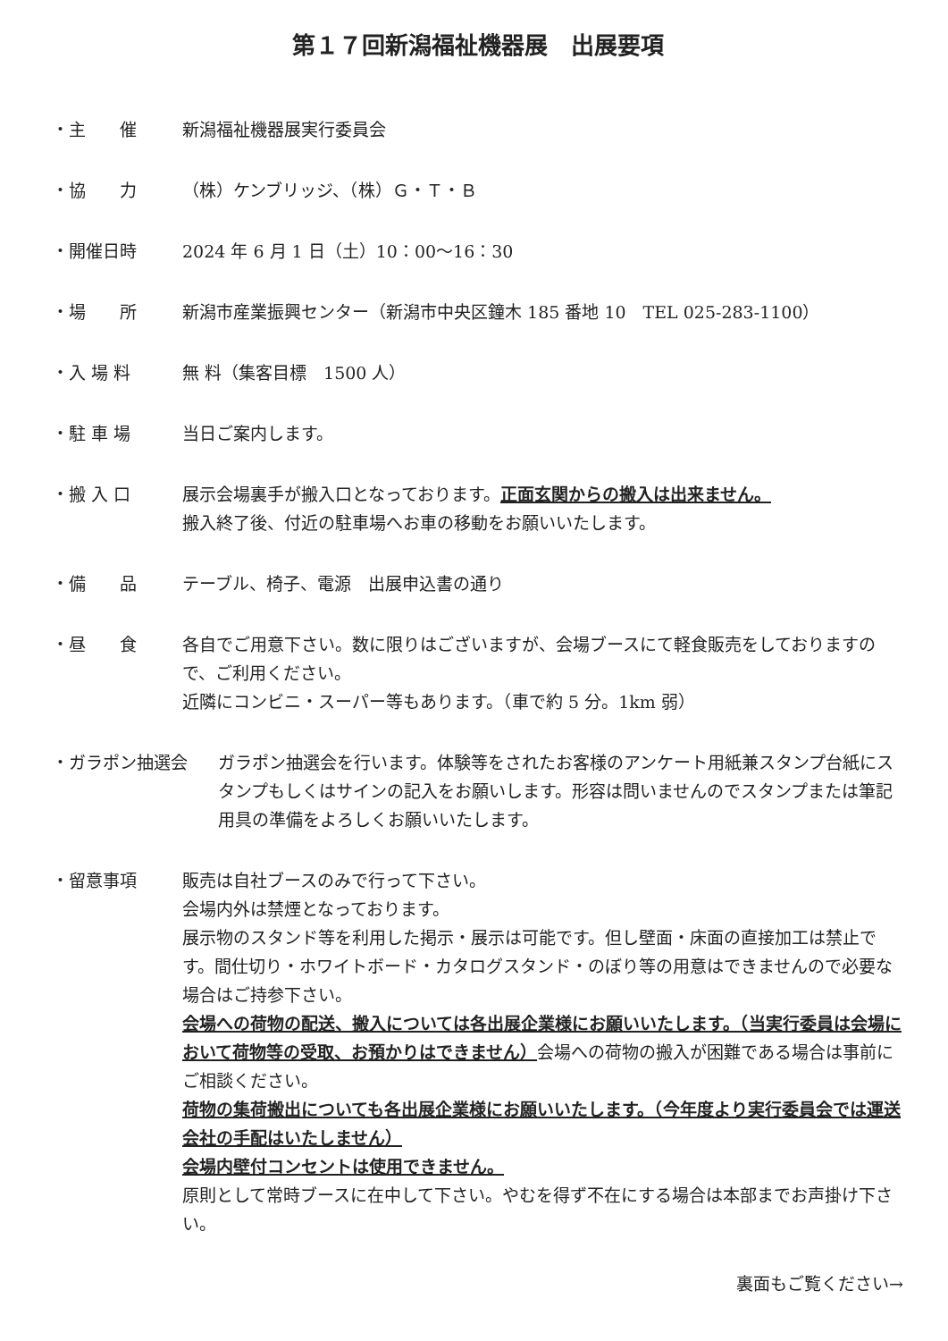第１７回新潟福祉機器展　出展要項
・主　　催 新潟福祉機器展実行委員会
・協　　力 （株）ケンブリッジ、（株）Ｇ・Ｔ・Ｂ
・開催日時 2024 年 6 月 1 日（土）10：00～16：30
・場　　所 新潟市産業振興センター（新潟市中央区鐘木 185 番地 10　TEL 025-283-1100）
・入 場 料 無 料（集客目標　1500 人）
・駐 車 場 当日ご案内します。
・搬 入 口 展示会場裏手が搬入口となっております。正面玄関からの搬入は出来ません。
搬入終了後、付近の駐車場へお車の移動をお願いいたします。
・備　　品 テーブル、椅子、電源　出展申込書の通り
・昼　　食 各自でご用意下さい。数に限りはございますが、会場ブースにて軽食販売をしておりますので、ご利用ください。
近隣にコンビニ・スーパー等もあります。（車で約 5 分。1km 弱）
・ガラポン抽選会 ガラポン抽選会を行います。体験等をされたお客様のアンケート用紙兼スタンプ台紙にスタンプもしくはサインの記入をお願いします。形容は問いませんのでスタンプまたは筆記用具の準備をよろしくお願いいたします。
・留意事項 販売は自社ブースのみで行って下さい。
会場内外は禁煙となっております。
展示物のスタンド等を利用した掲示・展示は可能です。但し壁面・床面の直接加工は禁止です。間仕切り・ホワイトボード・カタログスタンド・のぼり等の用意はできませんので必要な場合はご持参下さい。
会場への荷物の配送、搬入については各出展企業様にお願いいたします。（当実行委員は会場において荷物等の受取、お預かりはできません）会場への荷物の搬入が困難である場合は事前にご相談ください。
荷物の集荷搬出についても各出展企業様にお願いいたします。（今年度より実行委員会では運送会社の手配はいたしません）
会場内壁付コンセントは使用できません。
原則として常時ブースに在中して下さい。やむを得ず不在にする場合は本部までお声掛け下さい。
裏面もご覧ください→